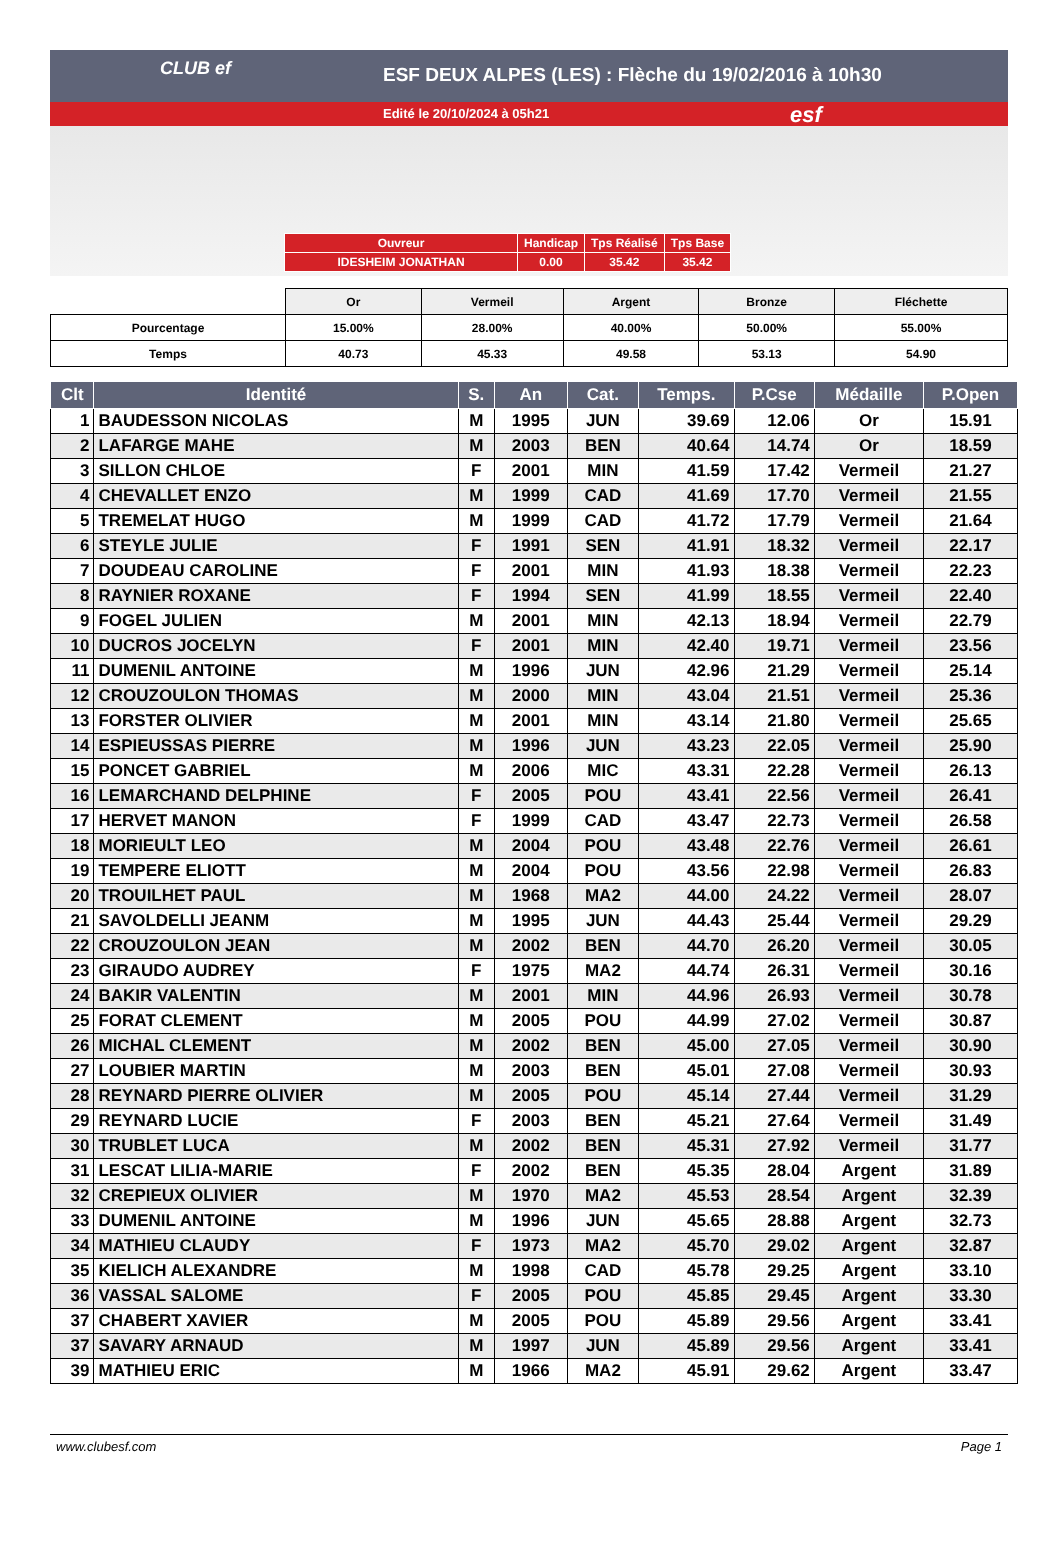CLUB ef
ESF DEUX ALPES (LES) : Flèche du 19/02/2016 à 10h30
Edité le 20/10/2024 à 05h21
esf
| Ouvreur | Handicap | Tps Réalisé | Tps Base |
| IDESHEIM JONATHAN | 0.00 | 35.42 | 35.42 |
| | Or | Vermeil | Argent | Bronze | Fléchette |
| --- | --- | --- | --- | --- | --- |
| Pourcentage | 15.00% | 28.00% | 40.00% | 50.00% | 55.00% |
| Temps | 40.73 | 45.33 | 49.58 | 53.13 | 54.90 |
| Clt | Identité | S. | An | Cat. | Temps. | P.Cse | Médaille | P.Open |
| --- | --- | --- | --- | --- | --- | --- | --- | --- |
| 1 | BAUDESSON NICOLAS | M | 1995 | JUN | 39.69 | 12.06 | Or | 15.91 |
| 2 | LAFARGE MAHE | M | 2003 | BEN | 40.64 | 14.74 | Or | 18.59 |
| 3 | SILLON CHLOE | F | 2001 | MIN | 41.59 | 17.42 | Vermeil | 21.27 |
| 4 | CHEVALLET ENZO | M | 1999 | CAD | 41.69 | 17.70 | Vermeil | 21.55 |
| 5 | TREMELAT HUGO | M | 1999 | CAD | 41.72 | 17.79 | Vermeil | 21.64 |
| 6 | STEYLE JULIE | F | 1991 | SEN | 41.91 | 18.32 | Vermeil | 22.17 |
| 7 | DOUDEAU CAROLINE | F | 2001 | MIN | 41.93 | 18.38 | Vermeil | 22.23 |
| 8 | RAYNIER ROXANE | F | 1994 | SEN | 41.99 | 18.55 | Vermeil | 22.40 |
| 9 | FOGEL JULIEN | M | 2001 | MIN | 42.13 | 18.94 | Vermeil | 22.79 |
| 10 | DUCROS JOCELYN | F | 2001 | MIN | 42.40 | 19.71 | Vermeil | 23.56 |
| 11 | DUMENIL ANTOINE | M | 1996 | JUN | 42.96 | 21.29 | Vermeil | 25.14 |
| 12 | CROUZOULON THOMAS | M | 2000 | MIN | 43.04 | 21.51 | Vermeil | 25.36 |
| 13 | FORSTER OLIVIER | M | 2001 | MIN | 43.14 | 21.80 | Vermeil | 25.65 |
| 14 | ESPIEUSSAS PIERRE | M | 1996 | JUN | 43.23 | 22.05 | Vermeil | 25.90 |
| 15 | PONCET GABRIEL | M | 2006 | MIC | 43.31 | 22.28 | Vermeil | 26.13 |
| 16 | LEMARCHAND DELPHINE | F | 2005 | POU | 43.41 | 22.56 | Vermeil | 26.41 |
| 17 | HERVET MANON | F | 1999 | CAD | 43.47 | 22.73 | Vermeil | 26.58 |
| 18 | MORIEULT LEO | M | 2004 | POU | 43.48 | 22.76 | Vermeil | 26.61 |
| 19 | TEMPERE ELIOTT | M | 2004 | POU | 43.56 | 22.98 | Vermeil | 26.83 |
| 20 | TROUILHET PAUL | M | 1968 | MA2 | 44.00 | 24.22 | Vermeil | 28.07 |
| 21 | SAVOLDELLI JEANM | M | 1995 | JUN | 44.43 | 25.44 | Vermeil | 29.29 |
| 22 | CROUZOULON JEAN | M | 2002 | BEN | 44.70 | 26.20 | Vermeil | 30.05 |
| 23 | GIRAUDO AUDREY | F | 1975 | MA2 | 44.74 | 26.31 | Vermeil | 30.16 |
| 24 | BAKIR VALENTIN | M | 2001 | MIN | 44.96 | 26.93 | Vermeil | 30.78 |
| 25 | FORAT CLEMENT | M | 2005 | POU | 44.99 | 27.02 | Vermeil | 30.87 |
| 26 | MICHAL CLEMENT | M | 2002 | BEN | 45.00 | 27.05 | Vermeil | 30.90 |
| 27 | LOUBIER MARTIN | M | 2003 | BEN | 45.01 | 27.08 | Vermeil | 30.93 |
| 28 | REYNARD PIERRE OLIVIER | M | 2005 | POU | 45.14 | 27.44 | Vermeil | 31.29 |
| 29 | REYNARD LUCIE | F | 2003 | BEN | 45.21 | 27.64 | Vermeil | 31.49 |
| 30 | TRUBLET LUCA | M | 2002 | BEN | 45.31 | 27.92 | Vermeil | 31.77 |
| 31 | LESCAT LILIA-MARIE | F | 2002 | BEN | 45.35 | 28.04 | Argent | 31.89 |
| 32 | CREPIEUX OLIVIER | M | 1970 | MA2 | 45.53 | 28.54 | Argent | 32.39 |
| 33 | DUMENIL ANTOINE | M | 1996 | JUN | 45.65 | 28.88 | Argent | 32.73 |
| 34 | MATHIEU CLAUDY | F | 1973 | MA2 | 45.70 | 29.02 | Argent | 32.87 |
| 35 | KIELICH ALEXANDRE | M | 1998 | CAD | 45.78 | 29.25 | Argent | 33.10 |
| 36 | VASSAL SALOME | F | 2005 | POU | 45.85 | 29.45 | Argent | 33.30 |
| 37 | CHABERT XAVIER | M | 2005 | POU | 45.89 | 29.56 | Argent | 33.41 |
| 37 | SAVARY ARNAUD | M | 1997 | JUN | 45.89 | 29.56 | Argent | 33.41 |
| 39 | MATHIEU ERIC | M | 1966 | MA2 | 45.91 | 29.62 | Argent | 33.47 |
www.clubesf.com Page 1